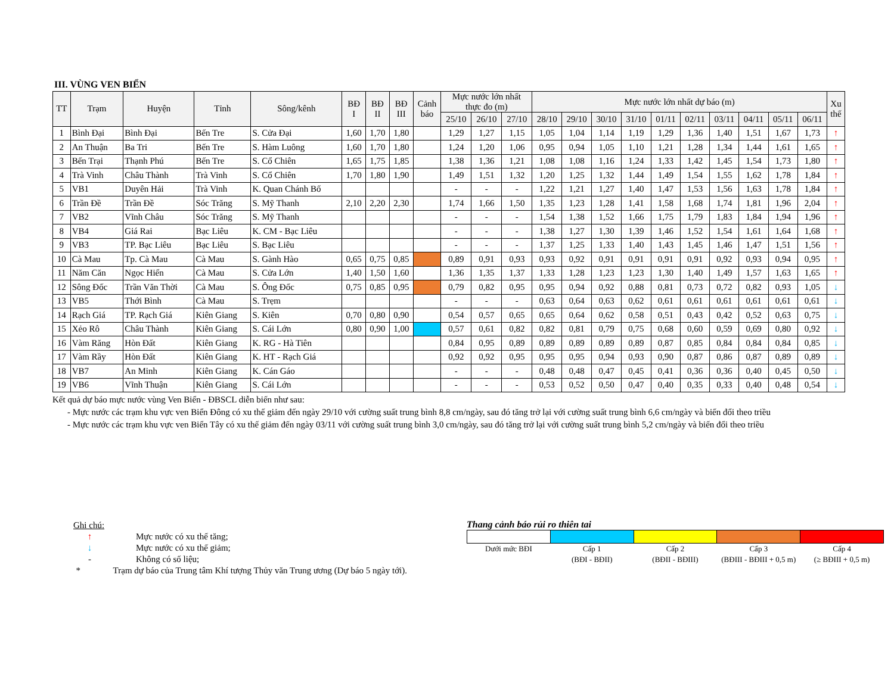III. VÙNG VEN BIỂN
| TT | Trạm | Huyện | Tỉnh | Sông/kênh | BĐ I | BĐ II | BĐ III | Cảnh báo | Mực nước lớn nhất thực đo (m) | | | Mực nước lớn nhất dự báo (m) | | | | | | | | | | Xu thế |
| --- | --- | --- | --- | --- | --- | --- | --- | --- | --- | --- | --- | --- | --- | --- | --- | --- | --- | --- | --- | --- | --- | --- |
| | | | | | | | | | 25/10 | 26/10 | 27/10 | 28/10 | 29/10 | 30/10 | 31/10 | 01/11 | 02/11 | 03/11 | 04/11 | 05/11 | 06/11 | |
| 1 | Bình Đại | Bình Đại | Bến Tre | S. Cửa Đại | 1,60 | 1,70 | 1,80 | | 1,29 | 1,27 | 1,15 | 1,05 | 1,04 | 1,14 | 1,19 | 1,29 | 1,36 | 1,40 | 1,51 | 1,67 | 1,73 | ↑ |
| 2 | An Thuận | Ba Tri | Bến Tre | S. Hàm Luông | 1,60 | 1,70 | 1,80 | | 1,24 | 1,20 | 1,06 | 0,95 | 0,94 | 1,05 | 1,10 | 1,21 | 1,28 | 1,34 | 1,44 | 1,61 | 1,65 | ↑ |
| 3 | Bến Trại | Thạnh Phú | Bến Tre | S. Cổ Chiên | 1,65 | 1,75 | 1,85 | | 1,38 | 1,36 | 1,21 | 1,08 | 1,08 | 1,16 | 1,24 | 1,33 | 1,42 | 1,45 | 1,54 | 1,73 | 1,80 | ↑ |
| 4 | Trà Vinh | Châu Thành | Trà Vinh | S. Cổ Chiên | 1,70 | 1,80 | 1,90 | | 1,49 | 1,51 | 1,32 | 1,20 | 1,25 | 1,32 | 1,44 | 1,49 | 1,54 | 1,55 | 1,62 | 1,78 | 1,84 | ↑ |
| 5 | VB1 | Duyên Hải | Trà Vinh | K. Quan Chánh Bố | | | | | - | - | - | 1,22 | 1,21 | 1,27 | 1,40 | 1,47 | 1,53 | 1,56 | 1,63 | 1,78 | 1,84 | ↑ |
| 6 | Trần Đề | Trần Đề | Sóc Trăng | S. Mỹ Thanh | 2,10 | 2,20 | 2,30 | | 1,74 | 1,66 | 1,50 | 1,35 | 1,23 | 1,28 | 1,41 | 1,58 | 1,68 | 1,74 | 1,81 | 1,96 | 2,04 | ↑ |
| 7 | VB2 | Vĩnh Châu | Sóc Trăng | S. Mỹ Thanh | | | | | - | - | - | 1,54 | 1,38 | 1,52 | 1,66 | 1,75 | 1,79 | 1,83 | 1,84 | 1,94 | 1,96 | ↑ |
| 8 | VB4 | Giá Rai | Bạc Liêu | K. CM - Bạc Liêu | | | | | - | - | - | 1,38 | 1,27 | 1,30 | 1,39 | 1,46 | 1,52 | 1,54 | 1,61 | 1,64 | 1,68 | ↑ |
| 9 | VB3 | TP. Bạc Liêu | Bạc Liêu | S. Bạc Liêu | | | | | - | - | - | 1,37 | 1,25 | 1,33 | 1,40 | 1,43 | 1,45 | 1,46 | 1,47 | 1,51 | 1,56 | ↑ |
| 10 | Cà Mau | Tp. Cà Mau | Cà Mau | S. Gành Hào | 0,65 | 0,75 | 0,85 | | 0,89 | 0,91 | 0,93 | 0,93 | 0,92 | 0,91 | 0,91 | 0,91 | 0,91 | 0,92 | 0,93 | 0,94 | 0,95 | ↑ |
| 11 | Năm Căn | Ngọc Hiển | Cà Mau | S. Cửa Lớn | 1,40 | 1,50 | 1,60 | | 1,36 | 1,35 | 1,37 | 1,33 | 1,28 | 1,23 | 1,23 | 1,30 | 1,40 | 1,49 | 1,57 | 1,63 | 1,65 | ↑ |
| 12 | Sông Đốc | Trần Văn Thời | Cà Mau | S. Ông Đốc | 0,75 | 0,85 | 0,95 | | 0,79 | 0,82 | 0,95 | 0,95 | 0,94 | 0,92 | 0,88 | 0,81 | 0,73 | 0,72 | 0,82 | 0,93 | 1,05 | ↓ |
| 13 | VB5 | Thới Bình | Cà Mau | S. Trẹm | | | | | - | - | - | 0,63 | 0,64 | 0,63 | 0,62 | 0,61 | 0,61 | 0,61 | 0,61 | 0,61 | 0,61 | ↓ |
| 14 | Rạch Giá | TP. Rạch Giá | Kiên Giang | S. Kiên | 0,70 | 0,80 | 0,90 | | 0,54 | 0,57 | 0,65 | 0,65 | 0,64 | 0,62 | 0,58 | 0,51 | 0,43 | 0,42 | 0,52 | 0,63 | 0,75 | ↓ |
| 15 | Xẻo Rô | Châu Thành | Kiên Giang | S. Cái Lớn | 0,80 | 0,90 | 1,00 | | 0,57 | 0,61 | 0,82 | 0,82 | 0,81 | 0,79 | 0,75 | 0,68 | 0,60 | 0,59 | 0,69 | 0,80 | 0,92 | ↓ |
| 16 | Vàm Răng | Hòn Đất | Kiên Giang | K. RG - Hà Tiên | | | | | 0,84 | 0,95 | 0,89 | 0,89 | 0,89 | 0,89 | 0,89 | 0,87 | 0,85 | 0,84 | 0,84 | 0,84 | 0,85 | ↓ |
| 17 | Vàm Rầy | Hòn Đất | Kiên Giang | K. HT - Rạch Giá | | | | | 0,92 | 0,92 | 0,95 | 0,95 | 0,95 | 0,94 | 0,93 | 0,90 | 0,87 | 0,86 | 0,87 | 0,89 | 0,89 | ↓ |
| 18 | VB7 | An Minh | Kiên Giang | K. Cán Gáo | | | | | - | - | - | 0,48 | 0,48 | 0,47 | 0,45 | 0,41 | 0,36 | 0,36 | 0,40 | 0,45 | 0,50 | ↓ |
| 19 | VB6 | Vĩnh Thuận | Kiên Giang | S. Cái Lớn | | | | | - | - | - | 0,53 | 0,52 | 0,50 | 0,47 | 0,40 | 0,35 | 0,33 | 0,40 | 0,48 | 0,54 | ↓ |
Kết quả dự báo mực nước vùng Ven Biển - ĐBSCL diễn biến như sau:
- Mực nước các trạm khu vực ven Biển Đông có xu thế giảm đến ngày 29/10 với cường suất trung bình 8,8 cm/ngày, sau đó tăng trở lại với cường suất trung bình 6,6 cm/ngày và biến đổi theo triều
- Mực nước các trạm khu vực ven Biển Tây có xu thế giảm đến ngày 03/11 với cường suất trung bình 3,0 cm/ngày, sau đó tăng trở lại với cường suất trung bình 5,2 cm/ngày và biến đổi theo triều
Ghi chú:
↑ Mực nước có xu thế tăng;
↓ Mực nước có xu thế giảm;
- Không có số liệu;
* Trạm dự báo của Trung tâm Khí tượng Thủy văn Trung ương (Dự báo 5 ngày tới).
Thang cảnh báo rủi ro thiên tai
| Dưới mức BĐI | Cấp 1 | Cấp 2 | Cấp 3 | Cấp 4 |
| | (BĐI - BĐII) | (BĐII - BĐIII) | (BĐIII - BĐIII + 0,5 m) | (≥ BĐIII + 0,5 m) |